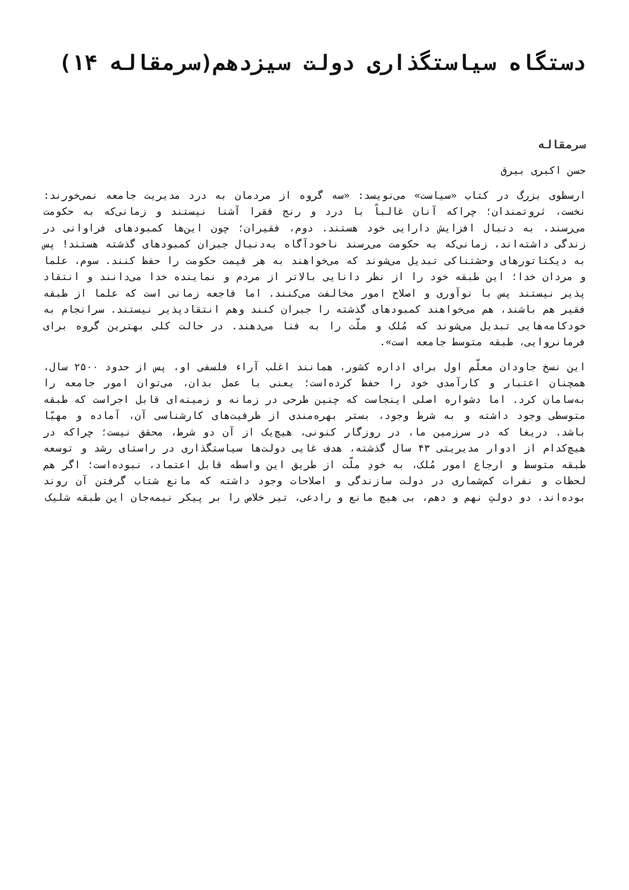دستگاه سیاستگذاری دولت سیزدهم(سرمقاله ۱۴)
سرمقاله
حسن اکبری بیرق
ارسطوی بزرگ در کتاب «سیاست» می‌نویسد: «سه گروه از مردمان به درد مدیریت جامعه نمی‌خورند: نخست، ثروتمندان؛ چراکه آنان غالباً با درد و رنج فقرا آشنا نیستند و زمانی‌که به حکومت می‌رسند، به دنبال افزایش دارایی خود هستند. دوم، فقیران؛ چون این‌ها کمبودهای فراوانی در زندگی داشته‌اند، زمانی‌که به حکومت می‌رسند ناخودآگاه به‌دنبال جبران کمبودهای گذشته هستند! پس به دیکتاتورهای وحشتناکی تبدیل می‌شوند که می‌خواهند به هر قیمت حکومت را حفظ کنند. سوم، علما و مردان خدا؛ این طبقه خود را از نظر دانایی بالاتر از مردم و نماینده خدا می‌دانند و انتقاد پذیر نیستند پس با نوآوری و اصلاح امور مخالفت می‌کنند. اما فاجعه زمانی است که علما از طبقه فقیر هم باشند، هم می‌خواهند کمبودهای گذشته را جبران کنند وهم انتقادپذیر نیستند. سرانجام به خودکامه‌هایی تبدیل می‌شوند که مُلک و ملّت را به فنا می‌دهند. در حالت کلی بهترین گروه برای فرمانروایی، طبقه متوسط جامعه است».
این نسخ جاودان معلّم اول برای اداره کشور، همانند اغلب آراء فلسفی او، پس از حدود ۲۵۰۰ سال، همچنان اعتبار و کارآمدی خود را حفظ کرده‌است؛ یعنی با عمل بدان، می‌توان امور جامعه را به‌سامان کرد. اما دشواره اصلی اینجاست که چنین طرحی در زمانه و زمینه‌ای قابل اجراست که طبقه متوسطی وجود داشته و به شرط وجود، بستر بهره‌مندی از ظرفیت‌های کارشناسی آن، آماده و مهیّا باشد. دریغا که در سرزمین ما، در روزگار کنونی، هیچ‌یک از آن دو شرط، محقق نیست؛ چراکه در هیچ‌کدام از ادوار مدیریتی ۴۳ سال گذشته، هدف غایی دولت‌ها سیاستگذاری در راستای رشد و توسعه طبقه متوسط و ارجاع امور مُلک، به خودِ ملّت از طریق این واسطه قابل اعتماد، نبوده‌است؛ اگر هم لحظات و نفرات کم‌شماری در دولت سازندگی و اصلاحات وجود داشته که مانع شتاب گرفتن آن روند بوده‌اند، دو دولتِ نهم و دهم، بی هیچ مانع و رادعی، تیر خلاص را بر پیکر نیمه‌جان این طبقه شلیک